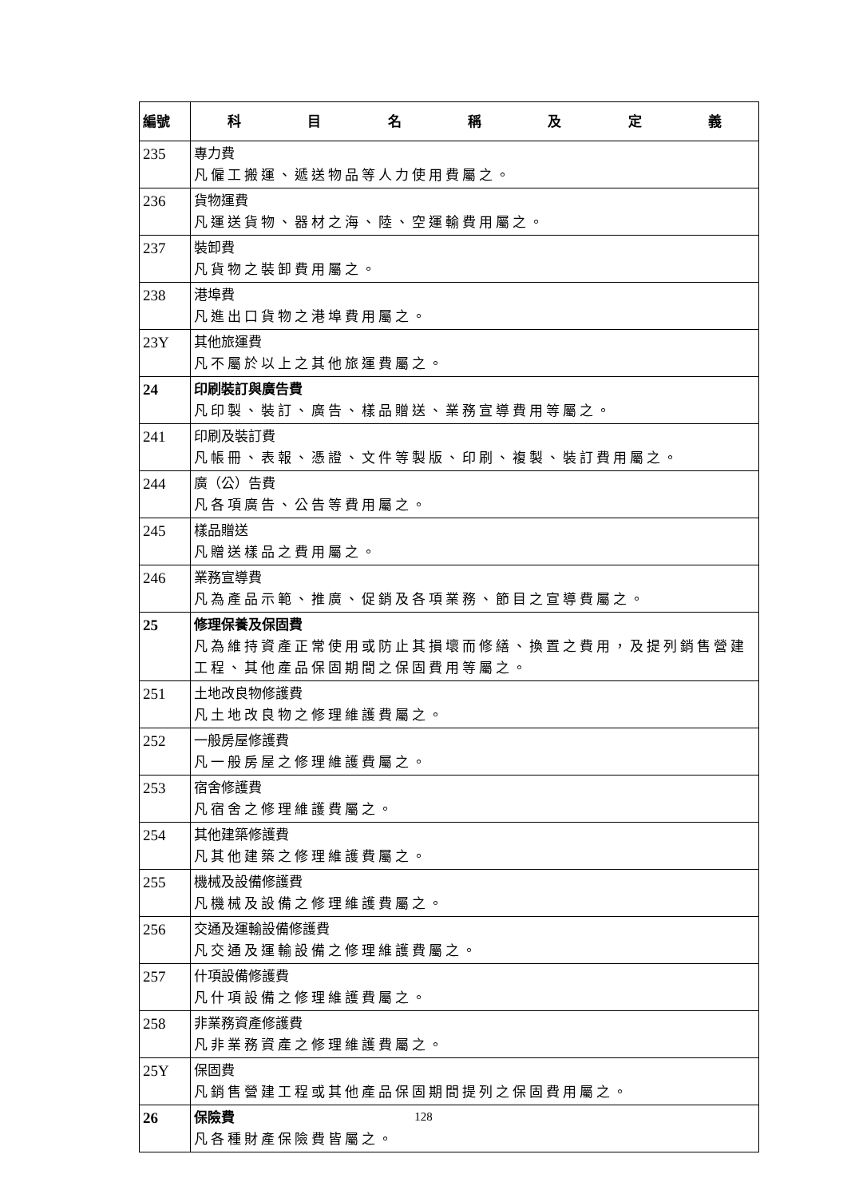| 編號 | 科 目 名 稱 及 定 義 |
| --- | --- |
| 235 | 專力費 凡僱工搬運、遞送物品等人力使用費屬之。 |
| 236 | 貨物運費 凡運送貨物、器材之海、陸、空運輸費用屬之。 |
| 237 | 裝卸費 凡貨物之裝卸費用屬之。 |
| 238 | 港埠費 凡進出口貨物之港埠費用屬之。 |
| 23Y | 其他旅運費 凡不屬於以上之其他旅運費屬之。 |
| 24 | 印刷裝訂與廣告費 凡印製、裝訂、廣告、樣品贈送、業務宣導費用等屬之。 |
| 241 | 印刷及裝訂費 凡帳冊、表報、憑證、文件等製版、印刷、複製、裝訂費用屬之。 |
| 244 | 廣（公）告費 凡各項廣告、公告等費用屬之。 |
| 245 | 樣品贈送 凡贈送樣品之費用屬之。 |
| 246 | 業務宣導費 凡為產品示範、推廣、促銷及各項業務、節目之宣導費屬之。 |
| 25 | 修理保養及保固費 凡為維持資產正常使用或防止其損壞而修繕、換置之費用，及提列銷售營建工程、其他產品保固期間之保固費用等屬之。 |
| 251 | 土地改良物修護費 凡土地改良物之修理維護費屬之。 |
| 252 | 一般房屋修護費 凡一般房屋之修理維護費屬之。 |
| 253 | 宿舍修護費 凡宿舍之修理維護費屬之。 |
| 254 | 其他建築修護費 凡其他建築之修理維護費屬之。 |
| 255 | 機械及設備修護費 凡機械及設備之修理維護費屬之。 |
| 256 | 交通及運輸設備修護費 凡交通及運輸設備之修理維護費屬之。 |
| 257 | 什項設備修護費 凡什項設備之修理維護費屬之。 |
| 258 | 非業務資產修護費 凡非業務資產之修理維護費屬之。 |
| 25Y | 保固費 凡銷售營建工程或其他產品保固期間提列之保固費用屬之。 |
| 26 | 保險費 凡各種財產保險費皆屬之。 |
128